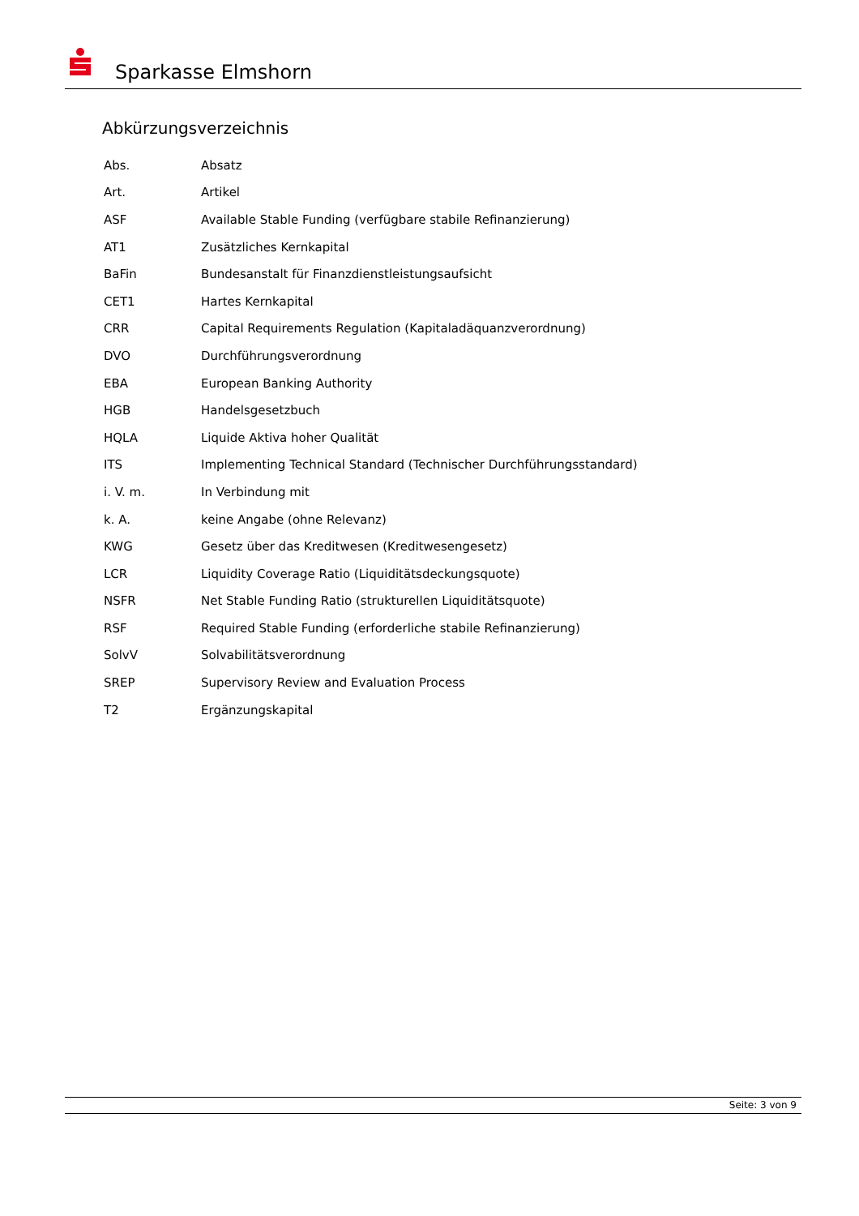Sparkasse Elmshorn
Abkürzungsverzeichnis
| Abs. | Absatz |
| Art. | Artikel |
| ASF | Available Stable Funding (verfügbare stabile Refinanzierung) |
| AT1 | Zusätzliches Kernkapital |
| BaFin | Bundesanstalt für Finanzdienstleistungsaufsicht |
| CET1 | Hartes Kernkapital |
| CRR | Capital Requirements Regulation (Kapitaladäquanzverordnung) |
| DVO | Durchführungsverordnung |
| EBA | European Banking Authority |
| HGB | Handelsgesetzbuch |
| HQLA | Liquide Aktiva hoher Qualität |
| ITS | Implementing Technical Standard (Technischer Durchführungsstandard) |
| i. V. m. | In Verbindung mit |
| k. A. | keine Angabe (ohne Relevanz) |
| KWG | Gesetz über das Kreditwesen (Kreditwesengesetz) |
| LCR | Liquidity Coverage Ratio (Liquiditätsdeckungsquote) |
| NSFR | Net Stable Funding Ratio (strukturellen Liquiditätsquote) |
| RSF | Required Stable Funding (erforderliche stabile Refinanzierung) |
| SolvV | Solvabilitätsverordnung |
| SREP | Supervisory Review and Evaluation Process |
| T2 | Ergänzungskapital |
Seite: 3 von 9